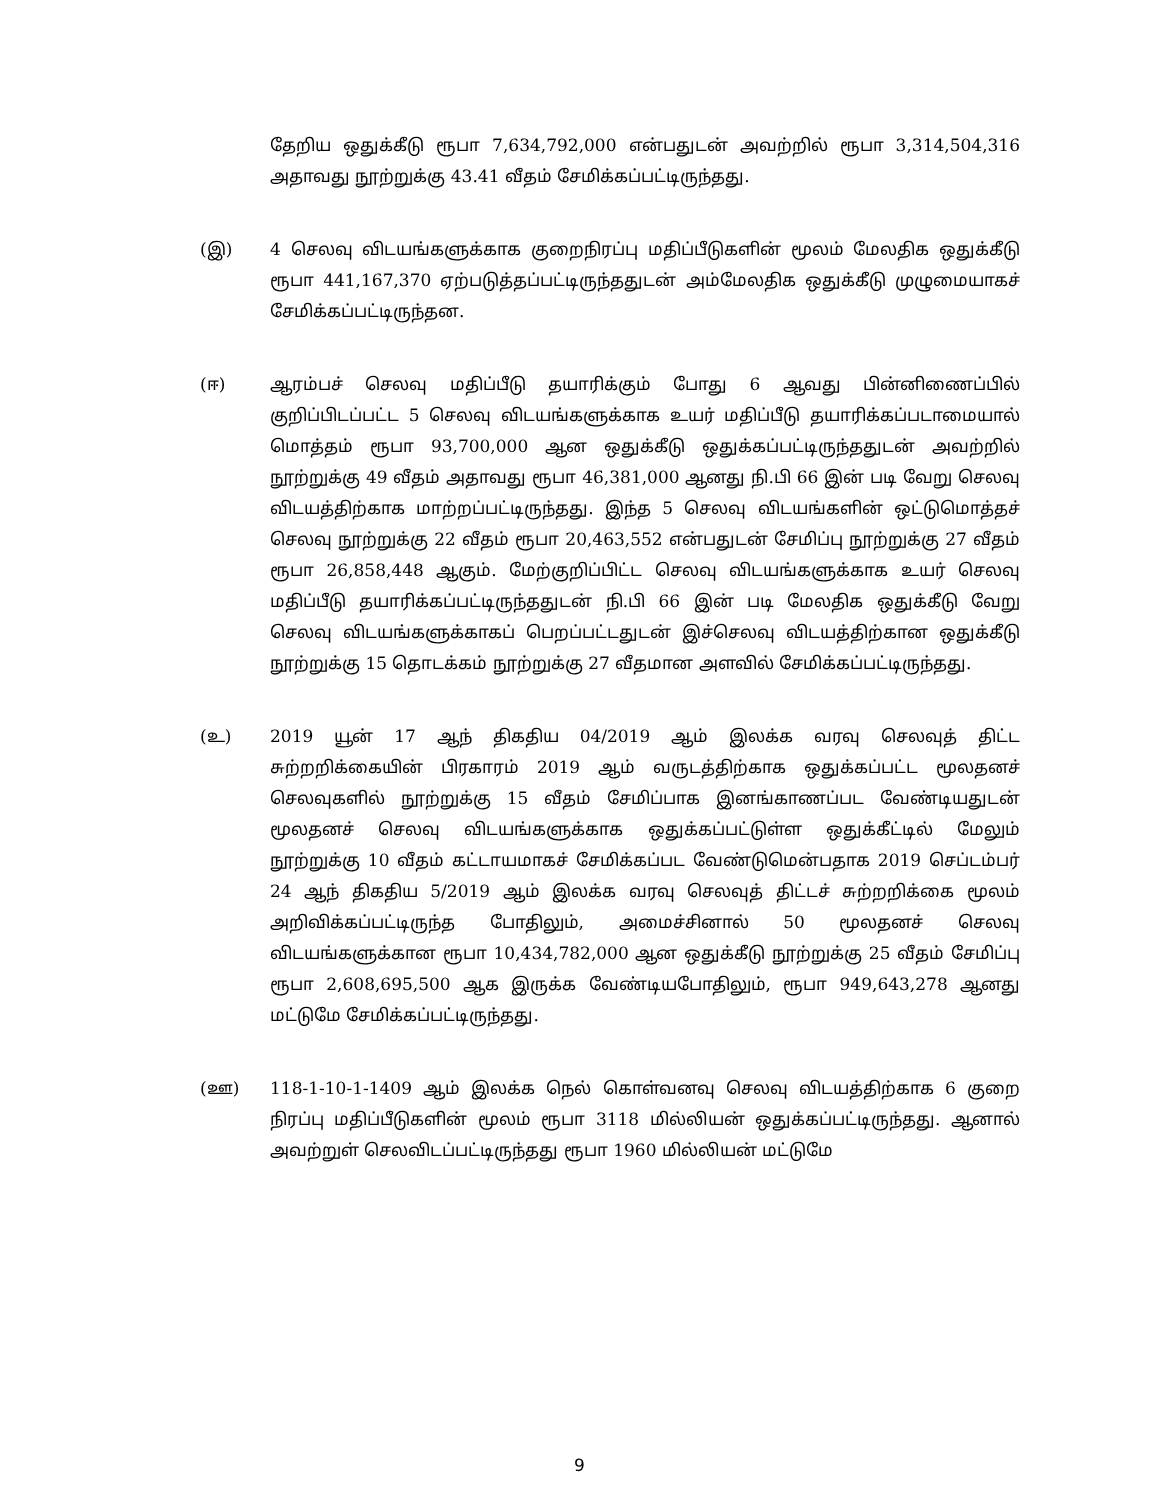தேறிய ஒதுக்கீடு ரூபா 7,634,792,000 என்பதுடன் அவற்றில் ரூபா 3,314,504,316 அதாவது நூற்றுக்கு 43.41 வீதம் சேமிக்கப்பட்டிருந்தது.
(இ) 4 செலவு விடயங்களுக்காக குறைநிரப்பு மதிப்பீடுகளின் மூலம் மேலதிக ஒதுக்கீடு ரூபா 441,167,370 ஏற்படுத்தப்பட்டிருந்ததுடன் அம்மேலதிக ஒதுக்கீடு முழுமையாகச் சேமிக்கப்பட்டிருந்தன.
(ஈ) ஆரம்பச் செலவு மதிப்பீடு தயாரிக்கும் போது 6 ஆவது பின்னிணைப்பில் குறிப்பிடப்பட்ட 5 செலவு விடயங்களுக்காக உயர் மதிப்பீடு தயாரிக்கப்படாமையால் மொத்தம் ரூபா 93,700,000 ஆன ஒதுக்கீடு ஒதுக்கப்பட்டிருந்ததுடன் அவற்றில் நூற்றுக்கு 49 வீதம் அதாவது ரூபா 46,381,000 ஆனது நி.பி 66 இன் படி வேறு செலவு விடயத்திற்காக மாற்றப்பட்டிருந்தது. இந்த 5 செலவு விடயங்களின் ஒட்டுமொத்தச் செலவு நூற்றுக்கு 22 வீதம் ரூபா 20,463,552 என்பதுடன் சேமிப்பு நூற்றுக்கு 27 வீதம் ரூபா 26,858,448 ஆகும். மேற்குறிப்பிட்ட செலவு விடயங்களுக்காக உயர் செலவு மதிப்பீடு தயாரிக்கப்பட்டிருந்ததுடன் நி.பி 66 இன் படி மேலதிக ஒதுக்கீடு வேறு செலவு விடயங்களுக்காகப் பெறப்பட்டதுடன் இச்செலவு விடயத்திற்கான ஒதுக்கீடு நூற்றுக்கு 15 தொடக்கம் நூற்றுக்கு 27 வீதமான அளவில் சேமிக்கப்பட்டிருந்தது.
(உ) 2019 யூன் 17 ஆந் திகதிய 04/2019 ஆம் இலக்க வரவு செலவுத் திட்ட சுற்றறிக்கையின் பிரகாரம் 2019 ஆம் வருடத்திற்காக ஒதுக்கப்பட்ட மூலதனச் செலவுகளில் நூற்றுக்கு 15 வீதம் சேமிப்பாக இனங்காணப்பட வேண்டியதுடன் மூலதனச் செலவு விடயங்களுக்காக ஒதுக்கப்பட்டுள்ள ஒதுக்கீட்டில் மேலும் நூற்றுக்கு 10 வீதம் கட்டாயமாகச் சேமிக்கப்பட வேண்டுமென்பதாக 2019 செப்டம்பர் 24 ஆந் திகதிய 5/2019 ஆம் இலக்க வரவு செலவுத் திட்டச் சுற்றறிக்கை மூலம் அறிவிக்கப்பட்டிருந்த போதிலும், அமைச்சினால் 50 மூலதனச் செலவு விடயங்களுக்கான ரூபா 10,434,782,000 ஆன ஒதுக்கீடு நூற்றுக்கு 25 வீதம் சேமிப்பு ரூபா 2,608,695,500 ஆக இருக்க வேண்டியபோதிலும், ரூபா 949,643,278 ஆனது மட்டுமே சேமிக்கப்பட்டிருந்தது.
(ஊ) 118-1-10-1-1409 ஆம் இலக்க நெல் கொள்வனவு செலவு விடயத்திற்காக 6 குறை நிரப்பு மதிப்பீடுகளின் மூலம் ரூபா 3118 மில்லியன் ஒதுக்கப்பட்டிருந்தது. ஆனால் அவற்றுள் செலவிடப்பட்டிருந்தது ரூபா 1960 மில்லியன் மட்டுமே
9